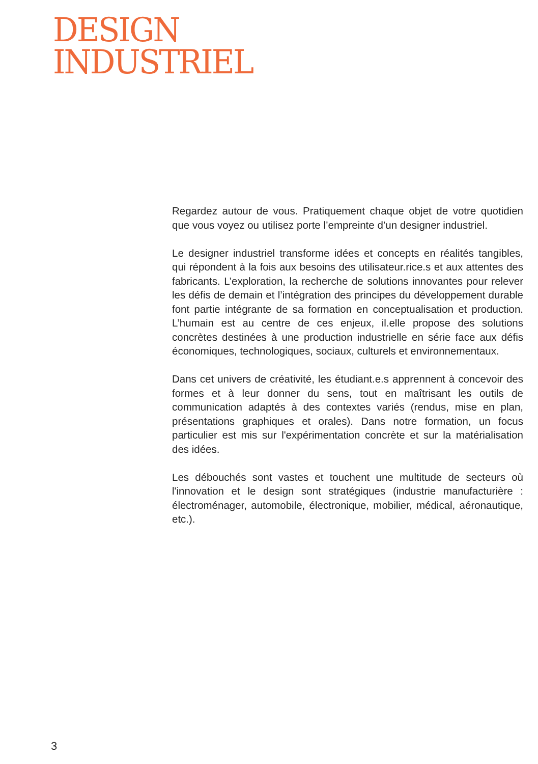DESIGN
INDUSTRIEL
Regardez autour de vous. Pratiquement chaque objet de votre quotidien que vous voyez ou utilisez porte l’empreinte d’un designer industriel.
Le designer industriel transforme idées et concepts en réalités tangibles, qui répondent à la fois aux besoins des utilisateur.rice.s et aux attentes des fabricants. L’exploration, la recherche de solutions innovantes pour relever les défis de demain et l’intégration des principes du développement durable font partie intégrante de sa formation en conceptualisation et production. L’humain est au centre de ces enjeux, il.elle propose des solutions concrètes destinées à une production industrielle en série face aux défis économiques, technologiques, sociaux, culturels et environnementaux.
Dans cet univers de créativité, les étudiant.e.s apprennent à concevoir des formes et à leur donner du sens, tout en maîtrisant les outils de communication adaptés à des contextes variés (rendus, mise en plan, présentations graphiques et orales). Dans notre formation, un focus particulier est mis sur l'expérimentation concrète et sur la matérialisation des idées.
Les débouchés sont vastes et touchent une multitude de secteurs où l'innovation et le design sont stratégiques (industrie manufacturière : électroménager, automobile, électronique, mobilier, médical, aéronautique, etc.).
3